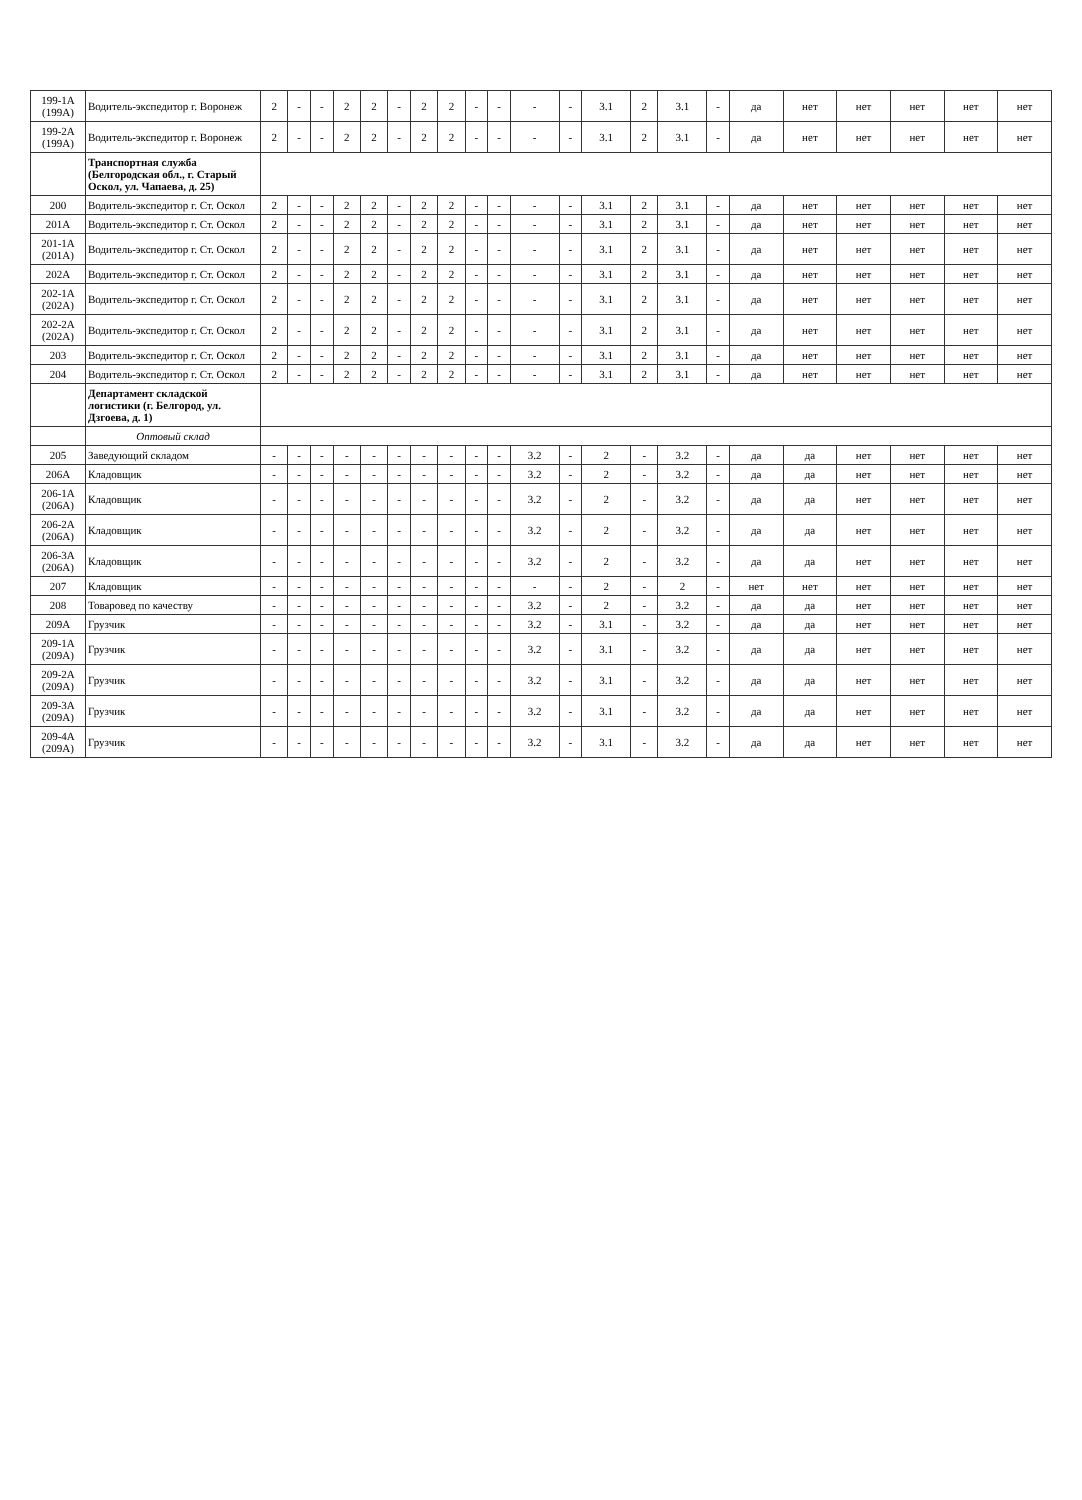| 199-1А (199А) | Водитель-экспедитор г. Воронеж | 2 | - | - | 2 | 2 | - | 2 | 2 | - | - | - | - | 3.1 | 2 | 3.1 | - | да | нет | нет | нет | нет | нет |
| 199-2А (199А) | Водитель-экспедитор г. Воронеж | 2 | - | - | 2 | 2 | - | 2 | 2 | - | - | - | - | 3.1 | 2 | 3.1 | - | да | нет | нет | нет | нет | нет |
| | Транспортная служба (Белгородская обл., г. Старый Оскол, ул. Чапаева, д. 25) | | | | | | | | | | | | | | | | | | | | | | |
| 200 | Водитель-экспедитор г. Ст. Оскол | 2 | - | - | 2 | 2 | - | 2 | 2 | - | - | - | - | 3.1 | 2 | 3.1 | - | да | нет | нет | нет | нет | нет |
| 201А | Водитель-экспедитор г. Ст. Оскол | 2 | - | - | 2 | 2 | - | 2 | 2 | - | - | - | - | 3.1 | 2 | 3.1 | - | да | нет | нет | нет | нет | нет |
| 201-1А (201А) | Водитель-экспедитор г. Ст. Оскол | 2 | - | - | 2 | 2 | - | 2 | 2 | - | - | - | - | 3.1 | 2 | 3.1 | - | да | нет | нет | нет | нет | нет |
| 202А | Водитель-экспедитор г. Ст. Оскол | 2 | - | - | 2 | 2 | - | 2 | 2 | - | - | - | - | 3.1 | 2 | 3.1 | - | да | нет | нет | нет | нет | нет |
| 202-1А (202А) | Водитель-экспедитор г. Ст. Оскол | 2 | - | - | 2 | 2 | - | 2 | 2 | - | - | - | - | 3.1 | 2 | 3.1 | - | да | нет | нет | нет | нет | нет |
| 202-2А (202А) | Водитель-экспедитор г. Ст. Оскол | 2 | - | - | 2 | 2 | - | 2 | 2 | - | - | - | - | 3.1 | 2 | 3.1 | - | да | нет | нет | нет | нет | нет |
| 203 | Водитель-экспедитор г. Ст. Оскол | 2 | - | - | 2 | 2 | - | 2 | 2 | - | - | - | - | 3.1 | 2 | 3.1 | - | да | нет | нет | нет | нет | нет |
| 204 | Водитель-экспедитор г. Ст. Оскол | 2 | - | - | 2 | 2 | - | 2 | 2 | - | - | - | - | 3.1 | 2 | 3.1 | - | да | нет | нет | нет | нет | нет |
| | Департамент складской логистики (г. Белгород, ул. Дзгоева, д. 1) | | | | | | | | | | | | | | | | | | | | | | |
| | Оптовый склад | | | | | | | | | | | | | | | | | | | | | | |
| 205 | Заведующий складом | - | - | - | - | - | - | - | - | - | - | 3.2 | - | 2 | - | 3.2 | - | да | да | нет | нет | нет | нет |
| 206А | Кладовщик | - | - | - | - | - | - | - | - | - | - | 3.2 | - | 2 | - | 3.2 | - | да | да | нет | нет | нет | нет |
| 206-1А (206А) | Кладовщик | - | - | - | - | - | - | - | - | - | - | 3.2 | - | 2 | - | 3.2 | - | да | да | нет | нет | нет | нет |
| 206-2А (206А) | Кладовщик | - | - | - | - | - | - | - | - | - | - | 3.2 | - | 2 | - | 3.2 | - | да | да | нет | нет | нет | нет |
| 206-3А (206А) | Кладовщик | - | - | - | - | - | - | - | - | - | - | 3.2 | - | 2 | - | 3.2 | - | да | да | нет | нет | нет | нет |
| 207 | Кладовщик | - | - | - | - | - | - | - | - | - | - | - | - | 2 | - | 2 | - | нет | нет | нет | нет | нет | нет |
| 208 | Товаровед по качеству | - | - | - | - | - | - | - | - | - | - | 3.2 | - | 2 | - | 3.2 | - | да | да | нет | нет | нет | нет |
| 209А | Грузчик | - | - | - | - | - | - | - | - | - | - | 3.2 | - | 3.1 | - | 3.2 | - | да | да | нет | нет | нет | нет |
| 209-1А (209А) | Грузчик | - | - | - | - | - | - | - | - | - | - | 3.2 | - | 3.1 | - | 3.2 | - | да | да | нет | нет | нет | нет |
| 209-2А (209А) | Грузчик | - | - | - | - | - | - | - | - | - | - | 3.2 | - | 3.1 | - | 3.2 | - | да | да | нет | нет | нет | нет |
| 209-3А (209А) | Грузчик | - | - | - | - | - | - | - | - | - | - | 3.2 | - | 3.1 | - | 3.2 | - | да | да | нет | нет | нет | нет |
| 209-4А (209А) | Грузчик | - | - | - | - | - | - | - | - | - | - | 3.2 | - | 3.1 | - | 3.2 | - | да | да | нет | нет | нет | нет |